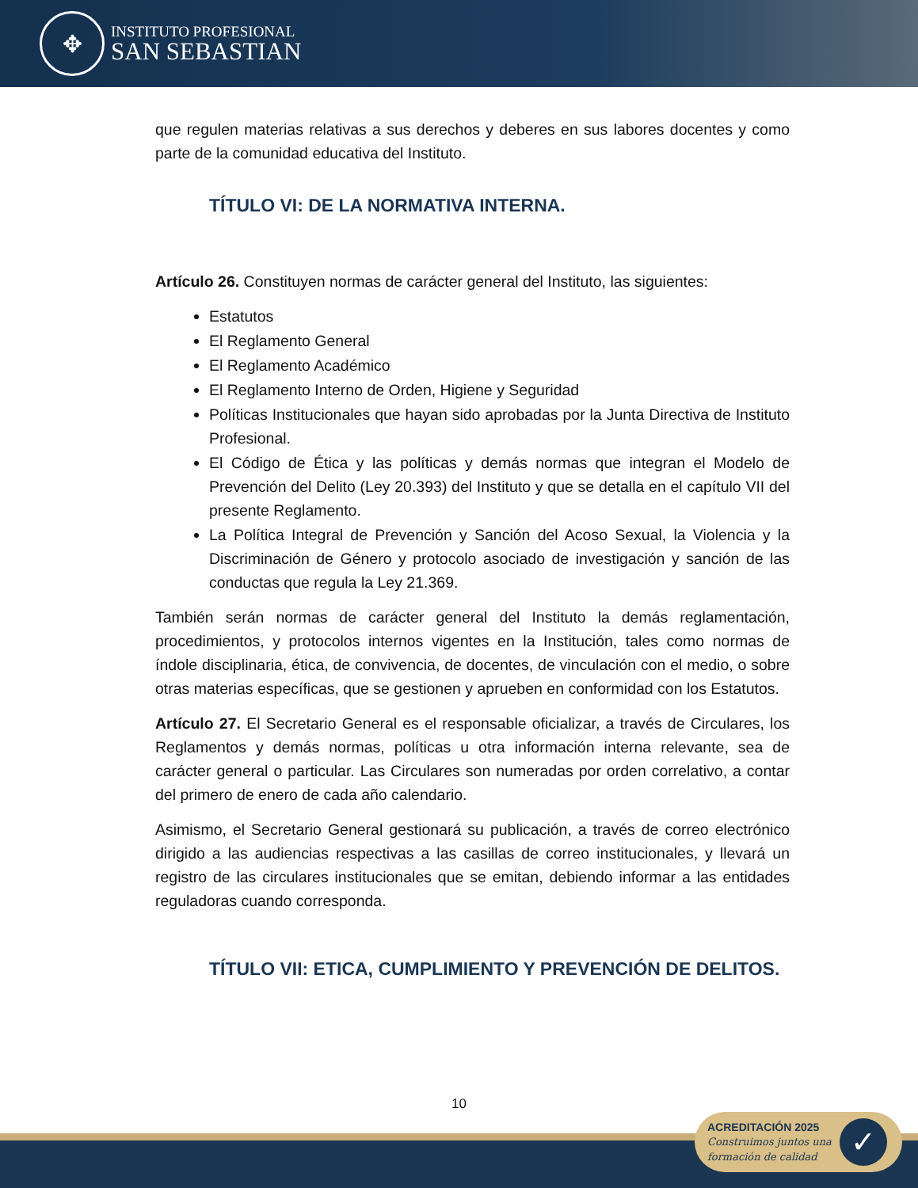✥
INSTITUTO PROFESIONAL
SAN SEBASTIAN
que regulen materias relativas a sus derechos y deberes en sus labores docentes y como parte de la comunidad educativa del Instituto.
TÍTULO VI: DE LA NORMATIVA INTERNA.
Artículo 26. Constituyen normas de carácter general del Instituto, las siguientes:
Estatutos
El Reglamento General
El Reglamento Académico
El Reglamento Interno de Orden, Higiene y Seguridad
Políticas Institucionales que hayan sido aprobadas por la Junta Directiva de Instituto Profesional.
El Código de Ética y las políticas y demás normas que integran el Modelo de Prevención del Delito (Ley 20.393) del Instituto y que se detalla en el capítulo VII del presente Reglamento.
La Política Integral de Prevención y Sanción del Acoso Sexual, la Violencia y la Discriminación de Género y protocolo asociado de investigación y sanción de las conductas que regula la Ley 21.369.
También serán normas de carácter general del Instituto la demás reglamentación, procedimientos, y protocolos internos vigentes en la Institución, tales como normas de índole disciplinaria, ética, de convivencia, de docentes, de vinculación con el medio, o sobre otras materias específicas, que se gestionen y aprueben en conformidad con los Estatutos.
Artículo 27. El Secretario General es el responsable oficializar, a través de Circulares, los Reglamentos y demás normas, políticas u otra información interna relevante, sea de carácter general o particular. Las Circulares son numeradas por orden correlativo, a contar del primero de enero de cada año calendario.
Asimismo, el Secretario General gestionará su publicación, a través de correo electrónico dirigido a las audiencias respectivas a las casillas de correo institucionales, y llevará un registro de las circulares institucionales que se emitan, debiendo informar a las entidades reguladoras cuando corresponda.
TÍTULO VII: ETICA, CUMPLIMIENTO Y PREVENCIÓN DE DELITOS.
10
ACREDITACIÓN 2025
Construimos juntos una
formación de calidad
✓